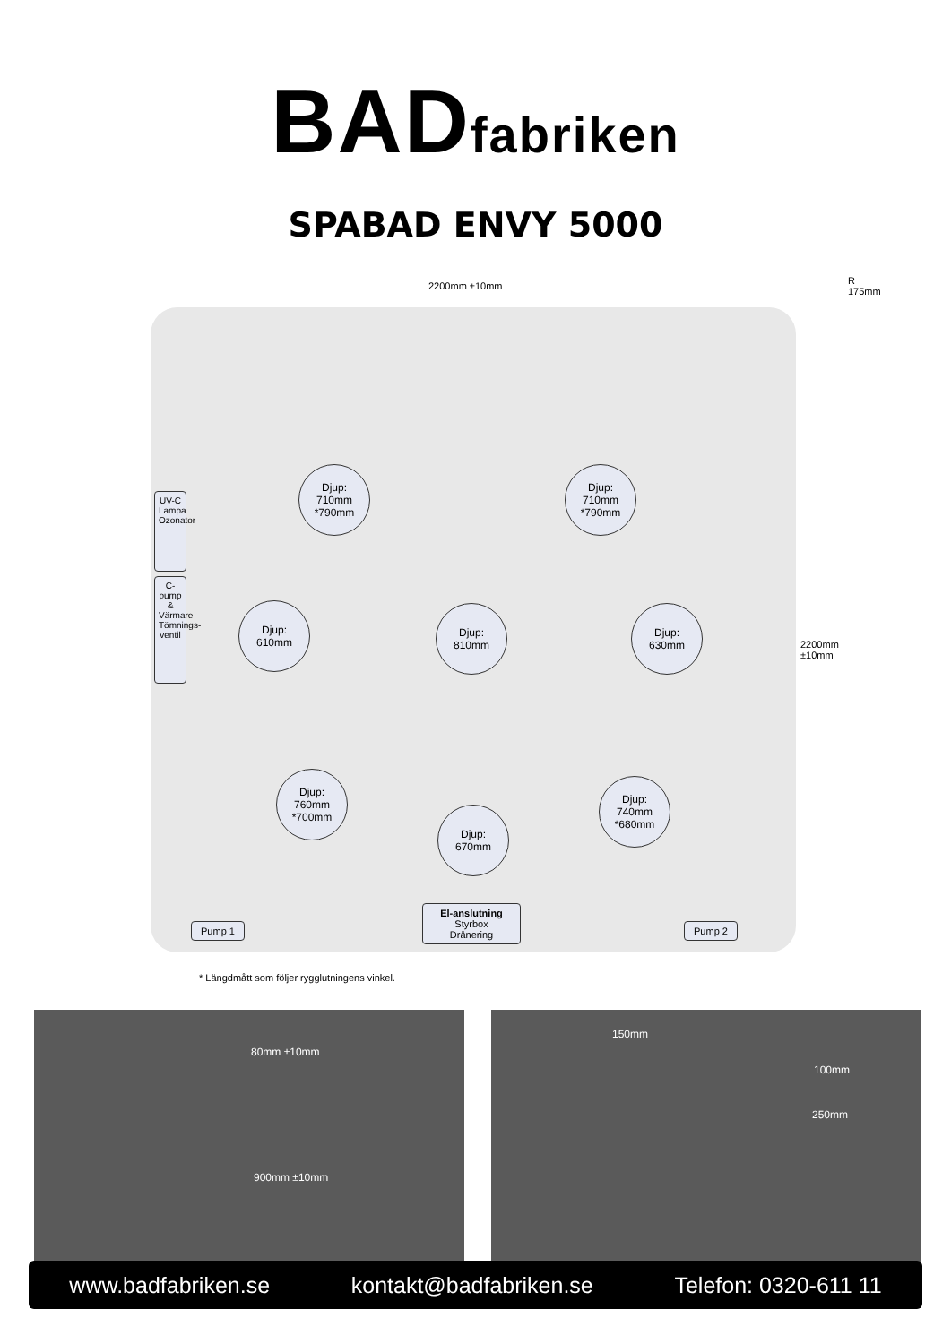BADfabriken
SPABAD ENVY 5000
2200mm ±10mm R 175mm
Djup:
710mm
*790mm
Djup:
710mm
*790mm
UV-C Lampa Ozonator
C-pump & Värmare Tömnings-ventil
Djup:
610mm
Djup:
810mm
Djup:
630mm
2200mm ±10mm
Djup:
760mm
*700mm
Djup:
740mm
*680mm
Djup:
670mm
Pump 1
El-anslutning
Styrbox
Dränering
Pump 2
* Längdmått som följer rygglutningens vinkel.
80mm ±10mm
900mm ±10mm
150mm
100mm
250mm
www.badfabriken.se kontakt@badfabriken.se Telefon: 0320-611 11